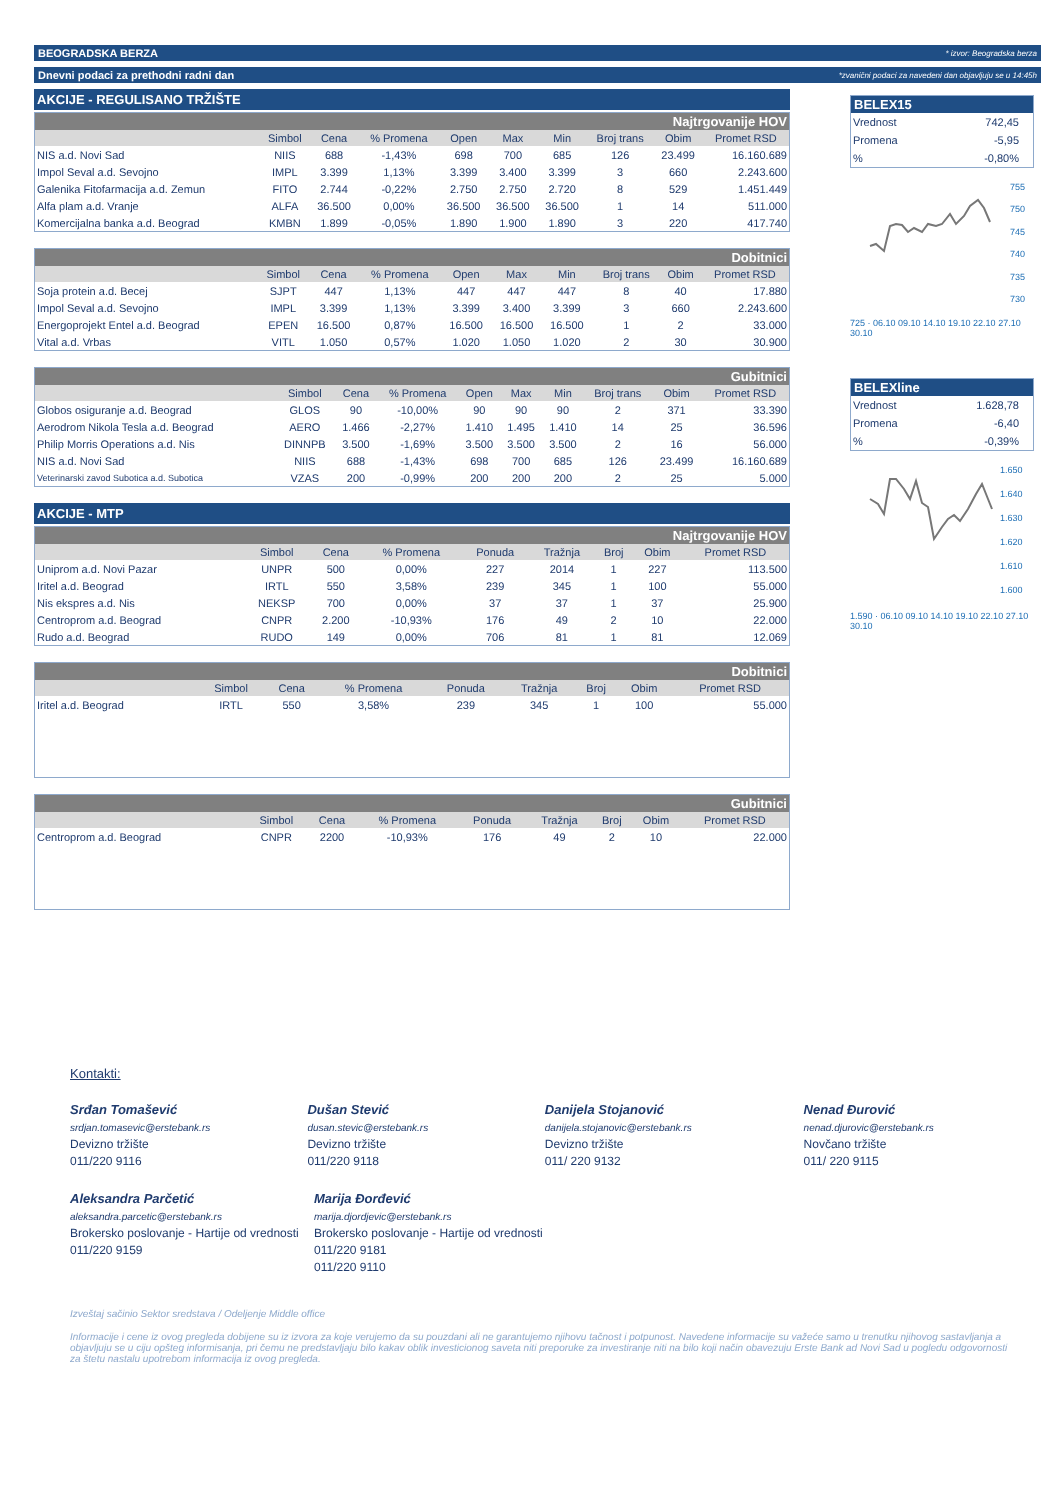BEOGRADSKA BERZA * izvor: Beogradska berza
Dnevni podaci za prethodni radni dan *zvanični podaci za navedeni dan objavljuju se u 14:45h
AKCIJE - REGULISANO TRŽIŠTE
| Najtrgovanije HOV | | | | | | | | | |
| | Simbol | Cena | % Promena | Open | Max | Min | Broj trans | Obim | Promet RSD |
| NIS a.d. Novi Sad | NIIS | 688 | -1,43% | 698 | 700 | 685 | 126 | 23.499 | 16.160.689 |
| Impol Seval a.d. Sevojno | IMPL | 3.399 | 1,13% | 3.399 | 3.400 | 3.399 | 3 | 660 | 2.243.600 |
| Galenika Fitofarmacija a.d. Zemun | FITO | 2.744 | -0,22% | 2.750 | 2.750 | 2.720 | 8 | 529 | 1.451.449 |
| Alfa plam a.d. Vranje | ALFA | 36.500 | 0,00% | 36.500 | 36.500 | 36.500 | 1 | 14 | 511.000 |
| Komercijalna banka a.d. Beograd | KMBN | 1.899 | -0,05% | 1.890 | 1.900 | 1.890 | 3 | 220 | 417.740 |
| Dobitnici | | | | | | | | | |
| | Simbol | Cena | % Promena | Open | Max | Min | Broj trans | Obim | Promet RSD |
| Soja protein a.d. Becej | SJPT | 447 | 1,13% | 447 | 447 | 447 | 8 | 40 | 17.880 |
| Impol Seval a.d. Sevojno | IMPL | 3.399 | 1,13% | 3.399 | 3.400 | 3.399 | 3 | 660 | 2.243.600 |
| Energoprojekt Entel a.d. Beograd | EPEN | 16.500 | 0,87% | 16.500 | 16.500 | 16.500 | 1 | 2 | 33.000 |
| Vital a.d. Vrbas | VITL | 1.050 | 0,57% | 1.020 | 1.050 | 1.020 | 2 | 30 | 30.900 |
| Gubitnici | | | | | | | | | |
| | Simbol | Cena | % Promena | Open | Max | Min | Broj trans | Obim | Promet RSD |
| Globos osiguranje a.d. Beograd | GLOS | 90 | -10,00% | 90 | 90 | 90 | 2 | 371 | 33.390 |
| Aerodrom Nikola Tesla a.d. Beograd | AERO | 1.466 | -2,27% | 1.410 | 1.495 | 1.410 | 14 | 25 | 36.596 |
| Philip Morris Operations a.d. Nis | DINNPB | 3.500 | -1,69% | 3.500 | 3.500 | 3.500 | 2 | 16 | 56.000 |
| NIS a.d. Novi Sad | NIIS | 688 | -1,43% | 698 | 700 | 685 | 126 | 23.499 | 16.160.689 |
| Veterinarski zavod Subotica a.d. Subotica | VZAS | 200 | -0,99% | 200 | 200 | 200 | 2 | 25 | 5.000 |
AKCIJE - MTP
| Najtrgovanije HOV | | | | | | | | |
| | Simbol | Cena | % Promena | Ponuda | Tražnja | Broj | Obim | Promet RSD |
| Uniprom a.d. Novi Pazar | UNPR | 500 | 0,00% | 227 | 2014 | 1 | 227 | 113.500 |
| Iritel a.d. Beograd | IRTL | 550 | 3,58% | 239 | 345 | 1 | 100 | 55.000 |
| Nis ekspres a.d. Nis | NEKSP | 700 | 0,00% | 37 | 37 | 1 | 37 | 25.900 |
| Centroprom a.d. Beograd | CNPR | 2.200 | -10,93% | 176 | 49 | 2 | 10 | 22.000 |
| Rudo a.d. Beograd | RUDO | 149 | 0,00% | 706 | 81 | 1 | 81 | 12.069 |
| Dobitnici | | | | | | | | |
| | Simbol | Cena | % Promena | Ponuda | Tražnja | Broj | Obim | Promet RSD |
| Iritel a.d. Beograd | IRTL | 550 | 3,58% | 239 | 345 | 1 | 100 | 55.000 |
| Gubitnici | | | | | | | | |
| | Simbol | Cena | % Promena | Ponuda | Tražnja | Broj | Obim | Promet RSD |
| Centroprom a.d. Beograd | CNPR | 2200 | -10,93% | 176 | 49 | 2 | 10 | 22.000 |
BELEX15
Vrednost 742,45
Promena -5,95
% -0,80%
755
750
745
740
735
730
725 · 06.10 09.10 14.10 19.10 22.10 27.10 30.10
BELEXline
Vrednost 1.628,78
Promena -6,40
% -0,39%
1.650
1.640
1.630
1.620
1.610
1.600
1.590 · 06.10 09.10 14.10 19.10 22.10 27.10 30.10
Kontakti:
Srđan Tomašević
srdjan.tomasevic@erstebank.rs
Devizno tržište
011/220 9116
Dušan Stević
dusan.stevic@erstebank.rs
Devizno tržište
011/220 9118
Danijela Stojanović
danijela.stojanovic@erstebank.rs
Devizno tržište
011/ 220 9132
Nenad Đurović
nenad.djurovic@erstebank.rs
Novčano tržište
011/ 220 9115
Aleksandra Parčetić
aleksandra.parcetic@erstebank.rs
Brokersko poslovanje - Hartije od vrednosti
011/220 9159
Marija Đorđević
marija.djordjevic@erstebank.rs
Brokersko poslovanje - Hartije od vrednosti
011/220 9181
011/220 9110
Izveštaj sačinio Sektor sredstava / Odeljenje Middle office
Informacije i cene iz ovog pregleda dobijene su iz izvora za koje verujemo da su pouzdani ali ne garantujemo njihovu tačnost i potpunost. Navedene informacije su važeće samo u trenutku njihovog sastavljanja a objavljuju se u ciju opšteg informisanja, pri čemu ne predstavljaju bilo kakav oblik investicionog saveta niti preporuke za investiranje niti na bilo koji način obavezuju Erste Bank ad Novi Sad u pogledu odgovornosti za štetu nastalu upotrebom informacija iz ovog pregleda.